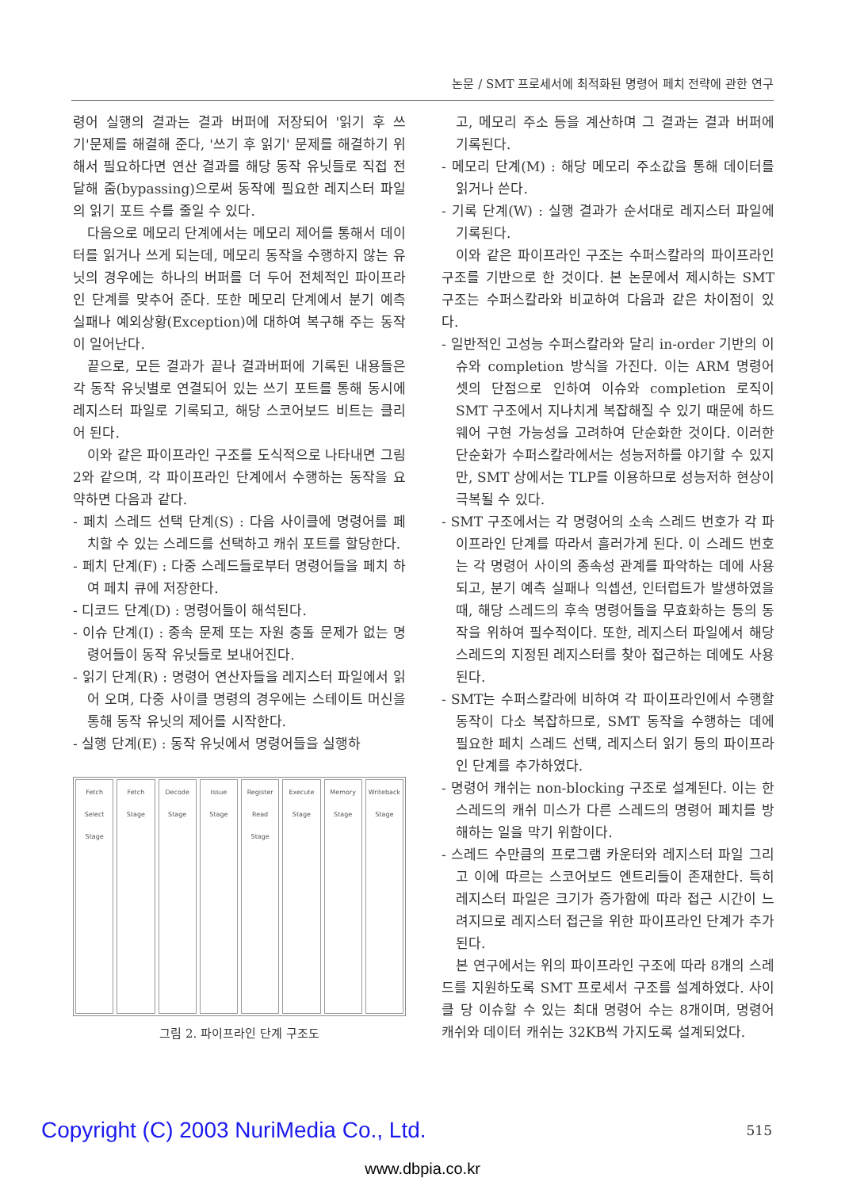논문 / SMT 프로세서에 최적화된 명령어 페치 전략에 관한 연구
령어 실행의 결과는 결과 버퍼에 저장되어 '읽기 후 쓰기'문제를 해결해 준다, '쓰기 후 읽기' 문제를 해결하기 위해서 필요하다면 연산 결과를 해당 동작 유닛들로 직접 전달해 줌(bypassing)으로써 동작에 필요한 레지스터 파일의 읽기 포트 수를 줄일 수 있다.
다음으로 메모리 단계에서는 메모리 제어를 통해서 데이터를 읽거나 쓰게 되는데, 메모리 동작을 수행하지 않는 유닛의 경우에는 하나의 버퍼를 더 두어 전체적인 파이프라인 단계를 맞추어 준다. 또한 메모리 단계에서 분기 예측 실패나 예외상황(Exception)에 대하여 복구해 주는 동작이 일어난다.
끝으로, 모든 결과가 끝나 결과버퍼에 기록된 내용들은 각 동작 유닛별로 연결되어 있는 쓰기 포트를 통해 동시에 레지스터 파일로 기록되고, 해당 스코어보드 비트는 클리어 된다.
이와 같은 파이프라인 구조를 도식적으로 나타내면 그림 2와 같으며, 각 파이프라인 단계에서 수행하는 동작을 요약하면 다음과 같다.
- 페치 스레드 선택 단계(S) : 다음 사이클에 명령어를 페치할 수 있는 스레드를 선택하고 캐쉬 포트를 할당한다.
- 페치 단계(F) : 다중 스레드들로부터 명령어들을 페치 하여 페치 큐에 저장한다.
- 디코드 단계(D) : 명령어들이 해석된다.
- 이슈 단계(I) : 종속 문제 또는 자원 충돌 문제가 없는 명령어들이 동작 유닛들로 보내어진다.
- 읽기 단계(R) : 명령어 연산자들을 레지스터 파일에서 읽어 오며, 다중 사이클 명령의 경우에는 스테이트 머신을 통해 동작 유닛의 제어를 시작한다.
- 실행 단계(E) : 동작 유닛에서 명령어들을 실행하
Fetch Select Stage Fetch Stage Decode Stage Issue Stage Register Read Stage Execute Stage Memory Stage Writeback Stage
그림 2. 파이프라인 단계 구조도
고, 메모리 주소 등을 계산하며 그 결과는 결과 버퍼에 기록된다.
- 메모리 단계(M) : 해당 메모리 주소값을 통해 데이터를 읽거나 쓴다.
- 기록 단계(W) : 실행 결과가 순서대로 레지스터 파일에 기록된다.
이와 같은 파이프라인 구조는 수퍼스칼라의 파이프라인 구조를 기반으로 한 것이다. 본 논문에서 제시하는 SMT 구조는 수퍼스칼라와 비교하여 다음과 같은 차이점이 있다.
- 일반적인 고성능 수퍼스칼라와 달리 in-order 기반의 이슈와 completion 방식을 가진다. 이는 ARM 명령어 셋의 단점으로 인하여 이슈와 completion 로직이 SMT 구조에서 지나치게 복잡해질 수 있기 때문에 하드웨어 구현 가능성을 고려하여 단순화한 것이다. 이러한 단순화가 수퍼스칼라에서는 성능저하를 야기할 수 있지만, SMT 상에서는 TLP를 이용하므로 성능저하 현상이 극복될 수 있다.
- SMT 구조에서는 각 명령어의 소속 스레드 번호가 각 파이프라인 단계를 따라서 흘러가게 된다. 이 스레드 번호는 각 명령어 사이의 종속성 관계를 파악하는 데에 사용되고, 분기 예측 실패나 익셉션, 인터럽트가 발생하였을 때, 해당 스레드의 후속 명령어들을 무효화하는 등의 동작을 위하여 필수적이다. 또한, 레지스터 파일에서 해당 스레드의 지정된 레지스터를 찾아 접근하는 데에도 사용된다.
- SMT는 수퍼스칼라에 비하여 각 파이프라인에서 수행할 동작이 다소 복잡하므로, SMT 동작을 수행하는 데에 필요한 페치 스레드 선택, 레지스터 읽기 등의 파이프라인 단계를 추가하였다.
- 명령어 캐쉬는 non-blocking 구조로 설계된다. 이는 한 스레드의 캐쉬 미스가 다른 스레드의 명령어 페치를 방해하는 일을 막기 위함이다.
- 스레드 수만큼의 프로그램 카운터와 레지스터 파일 그리고 이에 따르는 스코어보드 엔트리들이 존재한다. 특히 레지스터 파일은 크기가 증가함에 따라 접근 시간이 느려지므로 레지스터 접근을 위한 파이프라인 단계가 추가된다.
본 연구에서는 위의 파이프라인 구조에 따라 8개의 스레드를 지원하도록 SMT 프로세서 구조를 설계하였다. 사이클 당 이슈할 수 있는 최대 명령어 수는 8개이며, 명령어 캐쉬와 데이터 캐쉬는 32KB씩 가지도록 설계되었다.
Copyright (C) 2003 NuriMedia Co., Ltd. 515
www.dbpia.co.kr